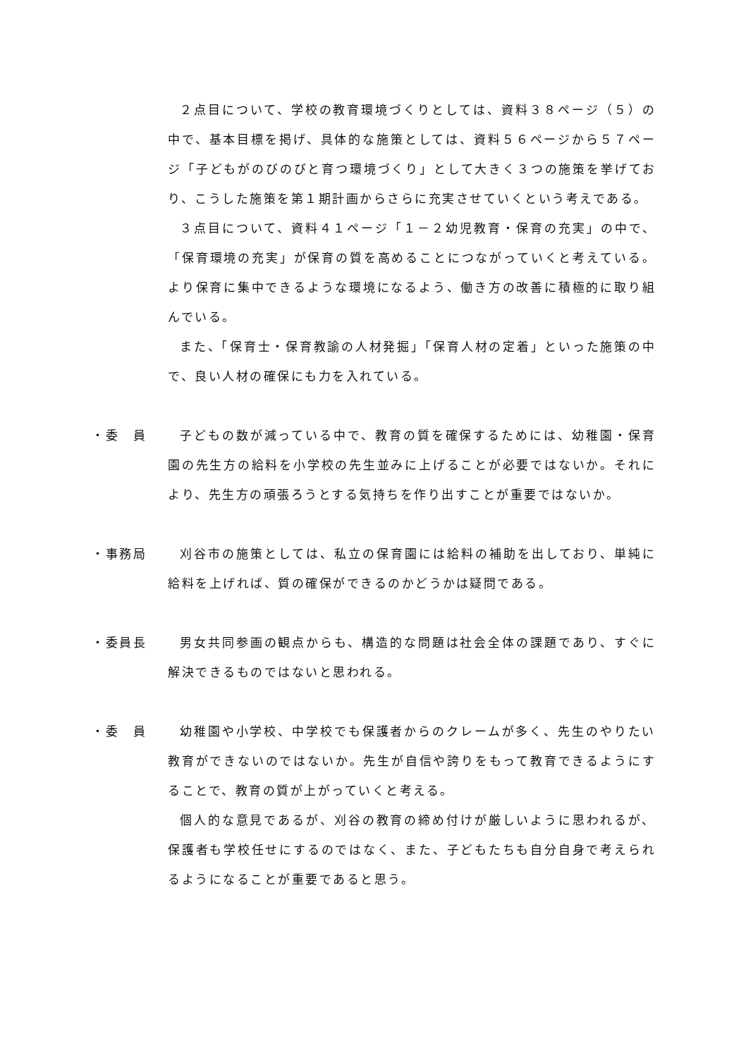２点目について、学校の教育環境づくりとしては、資料３８ページ（５）の中で、基本目標を掲げ、具体的な施策としては、資料５６ページから５７ページ「子どもがのびのびと育つ環境づくり」として大きく３つの施策を挙げており、こうした施策を第１期計画からさらに充実させていくという考えである。
３点目について、資料４１ページ「１－２幼児教育・保育の充実」の中で、「保育環境の充実」が保育の質を高めることにつながっていくと考えている。より保育に集中できるような環境になるよう、働き方の改善に積極的に取り組んでいる。
また、「保育士・保育教諭の人材発掘」「保育人材の定着」といった施策の中で、良い人材の確保にも力を入れている。
・委　員 子どもの数が減っている中で、教育の質を確保するためには、幼稚園・保育園の先生方の給料を小学校の先生並みに上げることが必要ではないか。それにより、先生方の頑張ろうとする気持ちを作り出すことが重要ではないか。
・事務局 刈谷市の施策としては、私立の保育園には給料の補助を出しており、単純に給料を上げれば、質の確保ができるのかどうかは疑問である。
・委員長 男女共同参画の観点からも、構造的な問題は社会全体の課題であり、すぐに解決できるものではないと思われる。
・委　員 幼稚園や小学校、中学校でも保護者からのクレームが多く、先生のやりたい教育ができないのではないか。先生が自信や誇りをもって教育できるようにすることで、教育の質が上がっていくと考える。
個人的な意見であるが、刈谷の教育の締め付けが厳しいように思われるが、保護者も学校任せにするのではなく、また、子どもたちも自分自身で考えられるようになることが重要であると思う。